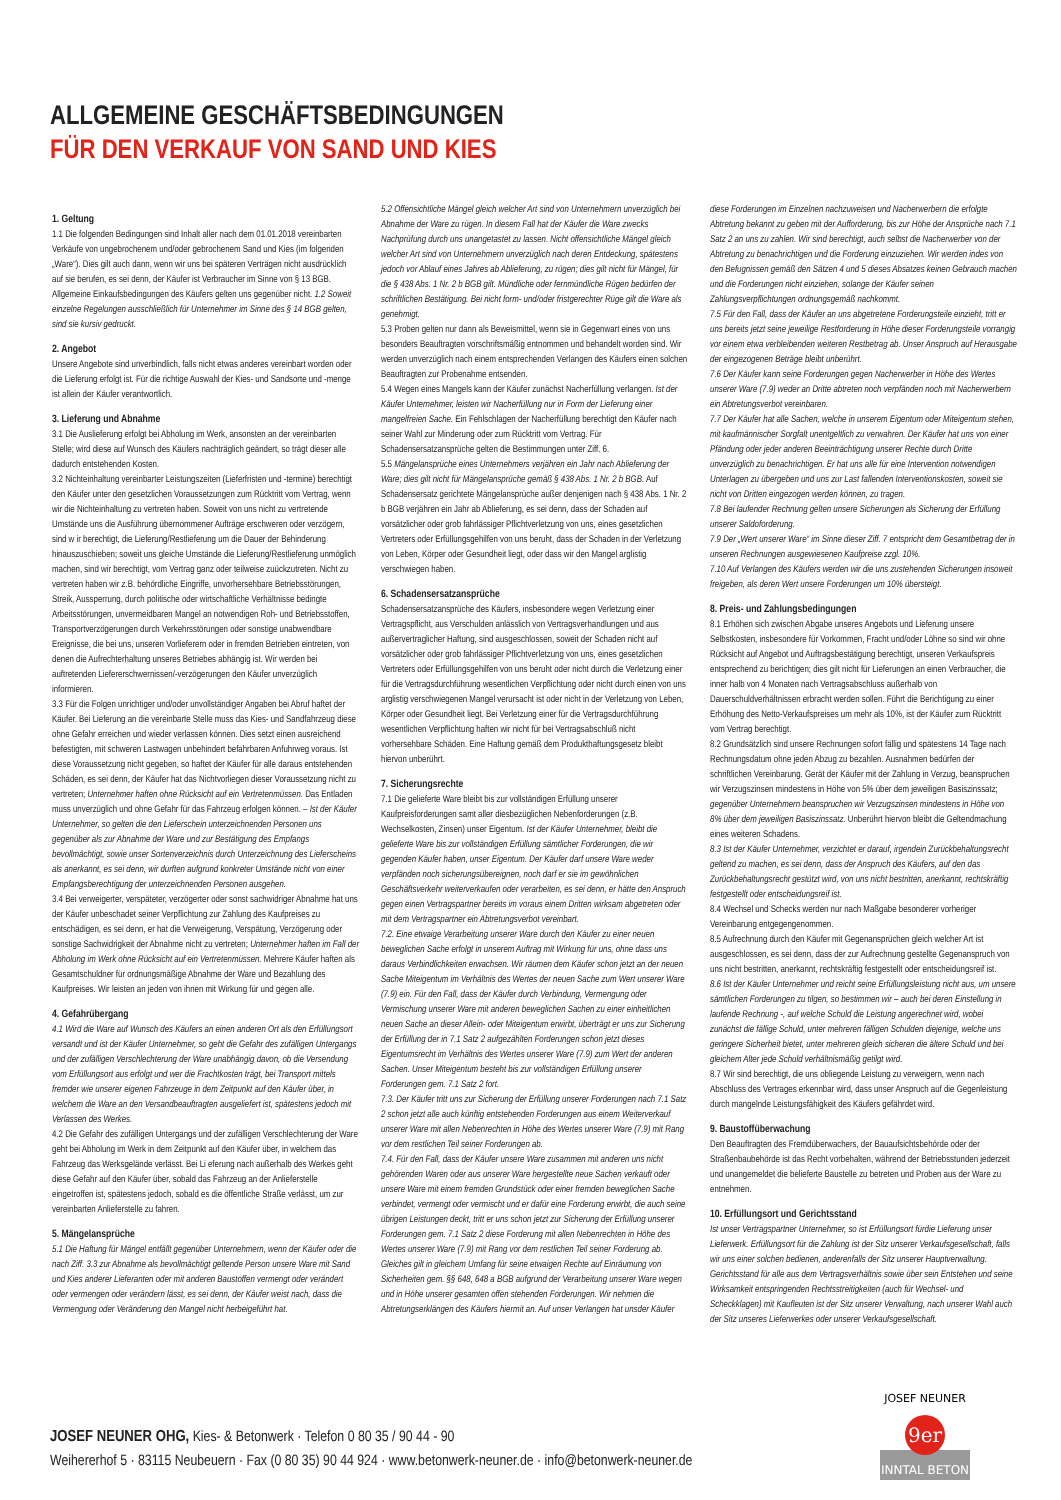ALLGEMEINE GESCHÄFTSBEDINGUNGEN
FÜR DEN VERKAUF VON SAND UND KIES
1. Geltung
1.1 Die folgenden Bedingungen sind Inhalt aller nach dem 01.01.2018 vereinbarten Verkäufe von ungebrochenem und/oder gebrochenem Sand und Kies (im folgenden „Ware“). Dies gilt auch dann, wenn wir uns bei späteren Verträgen nicht ausdrücklich auf sie berufen, es sei denn, der Käufer ist Verbraucher im Sinne von § 13 BGB. Allgemeine Einkaufsbedingungen des Käufers gelten uns gegenüber nicht. 1.2 Soweit einzelne Regelungen ausschließlich für Unternehmer im Sinne des § 14 BGB gelten, sind sie kursiv gedruckt.
2. Angebot
Unsere Angebote sind unverbindlich, falls nicht etwas anderes vereinbart worden oder die Lieferung erfolgt ist. Für die richtige Auswahl der Kies- und Sandsorte und -menge ist allein der Käufer verantwortlich.
3. Lieferung und Abnahme
3.1 Die Auslieferung erfolgt bei Abholung im Werk, ansonsten an der vereinbarten Stelle; wird diese auf Wunsch des Käufers nachträglich geändert, so trägt dieser alle dadurch entstehenden Kosten.
3.2 Nichteinhaltung vereinbarter Leistungszeiten (Lieferfristen und -termine) berechtigt den Käufer unter den gesetzlichen Voraussetzungen zum Rücktritt vom Vertrag, wenn wir die Nichteinhaltung zu vertreten haben. Soweit von uns nicht zu vertretende Umstände uns die Ausführung übernommener Aufträge erschweren oder verzögern, sind w ir berechtigt, die Lieferung/Restlieferung um die Dauer der Behinderung hinauszuschieben; soweit uns gleiche Umstände die Lieferung/Restlieferung unmöglich machen, sind wir berechtigt, vom Vertrag ganz oder teilweise zuückzutreten. Nicht zu vertreten haben wir z.B. behördliche Eingriffe, unvorhersehbare Betriebsstörungen, Streik, Aussperrung, durch politische oder wirtschaftliche Verhältnisse bedingte Arbeitsstörungen, unvermeidbaren Mangel an notwendigen Roh- und Betriebsstoffen, Transportverzögerungen durch Verkehrsstörungen oder sonstige unabwendbare Ereignisse, die bei uns, unseren Vorlieferern oder in fremden Betrieben eintreten, von denen die Aufrechterhaltung unseres Betriebes abhängig ist. Wir werden bei auftretenden Liefererschwernissen/-verzögerungen den Käufer unverzüglich informieren.
3.3 Für die Folgen unrichtiger und/oder unvollständiger Angaben bei Abruf haftet der Käufer. Bei Lieferung an die vereinbarte Stelle muss das Kies- und Sandfahrzeug diese ohne Gefahr erreichen und wieder verlassen können. Dies setzt einen ausreichend befestigten, mit schweren Lastwagen unbehindert befahrbaren Anfuhrweg voraus. Ist diese Voraussetzung nicht gegeben, so haftet der Käufer für alle daraus entstehenden Schäden, es sei denn, der Käufer hat das Nichtvorliegen dieser Voraussetzung nicht zu vertreten; Unternehmer haften ohne Rücksicht auf ein Vertretenmüssen. Das Entladen muss unverzüglich und ohne Gefahr für das Fahrzeug erfolgen können. – Ist der Käufer Unternehmer, so gelten die den Lieferschein unterzeichnenden Personen uns gegenüber als zur Abnahme der Ware und zur Bestätigung des Empfangs bevollmächtigt, sowie unser Sortenverzeichnis durch Unterzeichnung des Lieferscheins als anerkannt, es sei denn, wir durften aufgrund konkreter Umstände nicht von einer Empfangsberechtigung der unterzeichnenden Personen ausgehen.
3.4 Bei verweigerter, verspäteter, verzögerter oder sonst sachwidriger Abnahme hat uns der Käufer unbeschadet seiner Verpflichtung zur Zahlung des Kaufpreises zu entschädigen, es sei denn, er hat die Verweigerung, Verspätung, Verzögerung oder sonstige Sachwidrigkeit der Abnahme nicht zu vertreten; Unternehmer haften im Fall der Abholung im Werk ohne Rücksicht auf ein Vertretenmüssen. Mehrere Käufer haften als Gesamtschuldner für ordnungsmäßige Abnahme der Ware und Bezahlung des Kaufpreises. Wir leisten an jeden von ihnen mit Wirkung für und gegen alle.
4. Gefahrübergang
4.1 Wird die Ware auf Wunsch des Käufers an einen anderen Ort als den Erfüllungsort versandt und ist der Käufer Unternehmer, so geht die Gefahr des zufälligen Untergangs und der zufälligen Verschlechterung der Ware unabhängig davon, ob die Versendung vom Erfüllungsort aus erfolgt und wer die Frachtkosten trägt, bei Transport mittels fremder wie unserer eigenen Fahrzeuge in dem Zeitpunkt auf den Käufer über, in welchem die Ware an den Versandbeauftragten ausgeliefert ist, spätestens jedoch mit Verlassen des Werkes.
4.2 Die Gefahr des zufälligen Untergangs und der zufälligen Verschlechterung der Ware geht bei Abholung im Werk in dem Zeitpunkt auf den Käufer über, in welchem das Fahrzeug das Werksgelände verlässt. Bei Li eferung nach außerhalb des Werkes geht diese Gefahr auf den Käufer über, sobald das Fahrzeug an der Anlieferstelle eingetroffen ist, spätestens jedoch, sobald es die öffentliche Straße verlässt, um zur vereinbarten Anlieferstelle zu fahren.
5. Mängelansprüche
5.1 Die Haftung für Mängel entfällt gegenüber Unternehmern, wenn der Käufer oder die nach Ziff. 3.3 zur Abnahme als bevollmächtigt geltende Person unsere Ware mit Sand und Kies anderer Lieferanten oder mit anderen Baustoffen vermengt oder verändert oder vermengen oder verändern lässt, es sei denn, der Käufer weist nach, dass die Vermengung oder Veränderung den Mangel nicht herbeigeführt hat.
5.2 Offensichtliche Mängel gleich welcher Art sind von Unternehmern unverzüglich bei Abnahme der Ware zu rügen. In diesem Fall hat der Käufer die Ware zwecks Nachprüfung durch uns unangetastet zu lassen. Nicht offensichtliche Mängel gleich welcher Art sind von Unternehmern unverzüglich nach deren Entdeckung, spätestens jedoch vor Ablauf eines Jahres ab Ablieferung, zu rügen; dies gilt nicht für Mängel, für die § 438 Abs. 1 Nr. 2 b BGB gilt. Mündliche oder fernmündliche Rügen bedürfen der schriftlichen Bestätigung. Bei nicht form- und/oder fristgerechter Rüge gilt die Ware als genehmigt.
5.3 Proben gelten nur dann als Beweismittel, wenn sie in Gegenwart eines von uns besonders Beauftragten vorschriftsmäßig entnommen und behandelt worden sind. Wir werden unverzüglich nach einem entsprechenden Verlangen des Käufers einen solchen Beauftragten zur Probenahme entsenden.
5.4 Wegen eines Mangels kann der Käufer zunächst Nacherfüllung verlangen. Ist der Käufer Unternehmer, leisten wir Nacherfüllung nur in Form der Lieferung einer mangelfreien Sache. Ein Fehlschlagen der Nacherfüllung berechtigt den Käufer nach seiner Wahl zur Minderung oder zum Rücktritt vom Vertrag. Für Schadensersatzansprüche gelten die Bestimmungen unter Ziff. 6.
5.5 Mängelansprüche eines Unternehmers verjähren ein Jahr nach Ablieferung der Ware; dies gilt nicht für Mängelansprüche gemäß § 438 Abs. 1 Nr. 2 b BGB. Auf Schadensersatz gerichtete Mängelansprüche außer denjenigen nach § 438 Abs. 1 Nr. 2 b BGB verjähren ein Jahr ab Ablieferung, es sei denn, dass der Schaden auf vorsätzlicher oder grob fahrlässiger Pflichtverletzung von uns, eines gesetzlichen Vertreters oder Erfüllungsgehilfen von uns beruht, dass der Schaden in der Verletzung von Leben, Körper oder Gesundheit liegt, oder dass wir den Mangel arglistig verschwiegen haben.
6. Schadensersatzansprüche
Schadensersatzansprüche des Käufers, insbesondere wegen Verletzung einer Vertragspflicht, aus Verschulden anlässlich von Vertragsverhandlungen und aus außervertraglicher Haftung, sind ausgeschlossen, soweit der Schaden nicht auf vorsätzlicher oder grob fahrlässiger Pflichtverletzung von uns, eines gesetzlichen Vertreters oder Erfüllungsgehilfen von uns beruht oder nicht durch die Verletzung einer für die Vertragsdurchführung wesentlichen Verpflichtung oder nicht durch einen von uns arglistig verschwiegenen Mangel verursacht ist oder nicht in der Verletzung von Leben, Körper oder Gesundheit liegt. Bei Verletzung einer für die Vertragsdurchführung wesentlichen Verpflichtung haften wir nicht für bei Vertragsabschluß nicht vorhersehbare Schäden. Eine Haftung gemäß dem Produkthaftungsgesetz bleibt hiervon unberührt.
7. Sicherungsrechte
7.1 Die gelieferte Ware bleibt bis zur vollständigen Erfüllung unserer Kaufpreisforderungen samt aller diesbezüglichen Nebenforderungen (z.B. Wechselkosten, Zinsen) unser Eigentum. Ist der Käufer Unternehmer, bleibt die gelieferte Ware bis zur vollständigen Erfüllung sämtlicher Forderungen, die wir gegenden Käufer haben, unser Eigentum. Der Käufer darf unsere Ware weder verpfänden noch sicherungsübereignen, noch darf er sie im gewöhnlichen Geschäftsverkehr weiterverkaufen oder verarbeiten, es sei denn, er hätte den Anspruch gegen einen Vertragspartner bereits im voraus einem Dritten wirksam abgetreten oder mit dem Vertragspartner ein Abtretungsverbot vereinbart.
7.2. Eine etwaige Verarbeitung unserer Ware durch den Käufer zu einer neuen beweglichen Sache erfolgt in unserem Auftrag mit Wirkung für uns, ohne dass uns daraus Verbindlichkeiten erwachsen. Wir räumen dem Käufer schon jetzt an der neuen Sache Miteigentum im Verhältnis des Wertes der neuen Sache zum Wert unserer Ware (7.9) ein. Für den Fall, dass der Käufer durch Verbindung, Vermengung oder Vermischung unserer Ware mit anderen beweglichen Sachen zu einer einheitlichen neuen Sache an dieser Allein- oder Miteigentum erwirbt, überträgt er uns zur Sicherung der Erfüllung der in 7.1 Satz 2 aufgezählten Forderungen schon jetzt dieses Eigentumsrecht im Verhältnis des Wertes unserer Ware (7.9) zum Wert der anderen Sachen. Unser Miteigentum besteht bis zur vollständigen Erfüllung unserer Forderungen gem. 7.1 Satz 2 fort.
7.3. Der Käufer tritt uns zur Sicherung der Erfüllung unserer Forderungen nach 7.1 Satz 2 schon jetzt alle auch künftig entstehenden Forderungen aus einem Weiterverkauf unserer Ware mit allen Nebenrechten in Höhe des Wertes unserer Ware (7.9) mit Rang vor dem restlichen Teil seiner Forderungen ab.
7.4. Für den Fall, dass der Käufer unsere Ware zusammen mit anderen uns nicht gehörenden Waren oder aus unserer Ware hergestellte neue Sachen verkauft oder unsere Ware mit einem fremden Grundstück oder einer fremden beweglichen Sache verbindet, vermengt oder vermischt und er dafür eine Forderung erwirbt, die auch seine übrigen Leistungen deckt, tritt er uns schon jetzt zur Sicherung der Erfüllung unserer Forderungen gem. 7.1 Satz 2 diese Forderung mit allen Nebenrechten in Höhe des Wertes unserer Ware (7.9) mit Rang vor dem restlichen Teil seiner Forderung ab. Gleiches gilt in gleichem Umfang für seine etwaigen Rechte auf Einräumung von Sicherheiten gem. §§ 648, 648 a BGB aufgrund der Verarbeitung unserer Ware wegen und in Höhe unserer gesamten offen stehenden Forderungen. Wir nehmen die Abtretungserklängen des Käufers hiermit an. Auf unser Verlangen hat unsder Käufer diese Forderungen im Einzelnen nachzuweisen und Nacherwerbern die erfolgte Abtretung bekannt zu geben mit der Aufforderung, bis zur Höhe der Ansprüche nach 7.1 Satz 2 an uns zu zahlen. Wir sind berechtigt, auch selbst die Nacherwerber von der Abtretung zu benachrichtigen und die Forderung einzuziehen. Wir werden indes von den Befugnissen gemäß den Sätzen 4 und 5 dieses Absatzes keinen Gebrauch machen und die Forderungen nicht einziehen, solange der Käufer seinen Zahlungsverpflichtungen ordnungsgemäß nachkommt.
7.5 Für den Fall, dass der Käufer an uns abgetretene Forderungsteile einzieht, tritt er uns bereits jetzt seine jeweilige Restforderung in Höhe dieser Forderungsteile vorrangig vor einem etwa verbleibenden weiteren Restbetrag ab. Unser Anspruch auf Herausgabe der eingezogenen Beträge bleibt unberührt.
7.6 Der Käufer kann seine Forderungen gegen Nacherwerber in Höhe des Wertes unserer Ware (7.9) weder an Dritte abtreten noch verpfänden noch mit Nacherwerbern ein Abtretungsverbot vereinbaren.
7.7 Der Käufer hat alle Sachen, welche in unserem Eigentum oder Miteigentum stehen, mit kaufmännischer Sorgfalt unentgeltlich zu verwahren. Der Käufer hat uns von einer Pfändung oder jeder anderen Beeinträchtigung unserer Rechte durch Dritte unverzüglich zu benachrichtigen. Er hat uns alle für eine Intervention notwendigen Unterlagen zu übergeben und uns zur Last fallenden Interventionskosten, soweit sie nicht von Dritten eingezogen werden können, zu tragen.
7.8 Bei laufender Rechnung gelten unsere Sicherungen als Sicherung der Erfüllung unserer Saldoforderung.
7.9 Der „Wert unserer Ware“ im Sinne dieser Ziff. 7 entspricht dem Gesamtbetrag der in unseren Rechnungen ausgewiesenen Kaufpreise zzgl. 10%.
7.10 Auf Verlangen des Käufers werden wir die uns zustehenden Sicherungen insoweit freigeben, als deren Wert unsere Forderungen um 10% übersteigt.
8. Preis- und Zahlungsbedingungen
8.1 Erhöhen sich zwischen Abgabe unseres Angebots und Lieferung unsere Selbstkosten, insbesondere für Vorkommen, Fracht und/oder Löhne so sind wir ohne Rücksicht auf Angebot und Auftragsbestätigung berechtigt, unseren Verkaufspreis entsprechend zu berichtigen; dies gilt nicht für Lieferungen an einen Verbraucher, die inner halb von 4 Monaten nach Vertragsabschluss außerhalb von Dauerschuldverhältnissen erbracht werden sollen. Führt die Berichtigung zu einer Erhöhung des Netto-Verkaufspreises um mehr als 10%, ist der Käufer zum Rücktritt vom Vertrag berechtigt.
8.2 Grundsätzlich sind unsere Rechnungen sofort fällig und spätestens 14 Tage nach Rechnungsdatum ohne jeden Abzug zu bezahlen. Ausnahmen bedürfen der schriftlichen Vereinbarung. Gerät der Käufer mit der Zahlung in Verzug, beanspruchen wir Verzugszinsen mindestens in Höhe von 5% über dem jeweiligen Basiszinssatz; gegenüber Unternehmern beanspruchen wir Verzugszinsen mindestens in Höhe von 8% über dem jeweiligen Basiszinssatz. Unberührt hiervon bleibt die Geltendmachung eines weiteren Schadens.
8.3 Ist der Käufer Unternehmer, verzichtet er darauf, irgendein Zurückbehaltungsrecht geltend zu machen, es sei denn, dass der Anspruch des Käufers, auf den das Zurückbehaltungsrecht gestützt wird, von uns nicht bestritten, anerkannt, rechtskräftig festgestellt oder entscheidungsreif ist.
8.4 Wechsel und Schecks werden nur nach Maßgabe besonderer vorheriger Vereinbarung entgegengenommen.
8.5 Aufrechnung durch den Käufer mit Gegenansprüchen gleich welcher Art ist ausgeschlossen, es sei denn, dass der zur Aufrechnung gestellte Gegenanspruch von uns nicht bestritten, anerkannt, rechtskräftig festgestellt oder entscheidungsreif ist.
8.6 Ist der Käufer Unternehmer und reicht seine Erfüllungsleistung nicht aus, um unsere sämtlichen Forderungen zu tilgen, so bestimmen wir – auch bei deren Einstellung in laufende Rechnung -, auf welche Schuld die Leistung angerechnet wird, wobei zunächst die fällige Schuld, unter mehreren fälligen Schulden diejenige, welche uns geringere Sicherheit bietet, unter mehreren gleich sicheren die ältere Schuld und bei gleichem Alter jede Schuld verhältnismäßig getilgt wird.
8.7 Wir sind berechtigt, die uns obliegende Leistung zu verweigern, wenn nach Abschluss des Vertrages erkennbar wird, dass unser Anspruch auf die Gegenleistung durch mangelnde Leistungsfähigkeit des Käufers gefährdet wird.
9. Baustoffüberwachung
Den Beauftragten des Fremdüberwachers, der Bauaufsichtsbehörde oder der Straßenbaubehörde ist das Recht vorbehalten, während der Betriebsstunden jederzeit und unangemeldet die belieferte Baustelle zu betreten und Proben aus der Ware zu entnehmen.
10. Erfüllungsort und Gerichtsstand
Ist unser Vertragspartner Unternehmer, so ist Erfüllungsort fürdie Lieferung unser Lieferwerk. Erfüllungsort für die Zahlung ist der Sitz unserer Verkaufsgesellschaft, falls wir uns einer solchen bedienen, anderenfalls der Sitz unserer Hauptverwaltung. Gerichtsstand für alle aus dem Vertragsverhältnis sowie über sein Entstehen und seine Wirksamkeit entspringenden Rechtsstreitigkeiten (auch für Wechsel- und Scheckklagen) mit Kaufleuten ist der Sitz unserer Verwaltung, nach unserer Wahl auch der Sitz unseres Lieferwerkes oder unserer Verkaufsgesellschaft.
JOSEF NEUNER OHG, Kies- & Betonwerk · Telefon 0 80 35 / 90 44 - 90
Weihererhof 5 · 83115 Neubeuern · Fax (0 80 35) 90 44 924 · www.betonwerk-neuner.de · info@betonwerk-neuner.de
9er
INNTAL BETON
JOSEF NEUNER